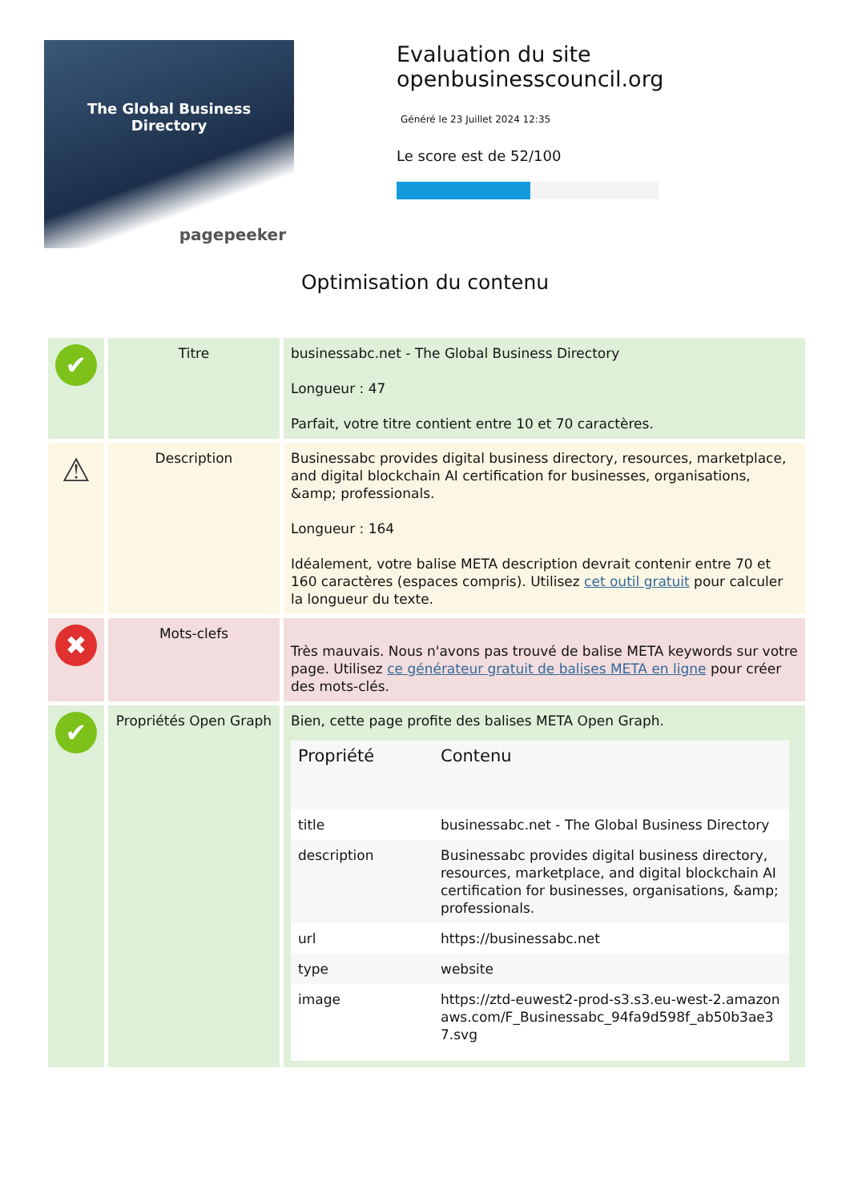The Global Business
Directory
pagepeeker
Evaluation du site openbusinesscouncil.org
Généré le 23 Juillet 2024 12:35
Le score est de 52/100
Optimisation du contenu
| ✔ | Titre | businessabc.net - The Global Business Directory Longueur : 47 Parfait, votre titre contient entre 10 et 70 caractères. |
| ⚠ | Description | Businessabc provides digital business directory, resources, marketplace, and digital blockchain AI certification for businesses, organisations, &amp; professionals. Longueur : 164 Idéalement, votre balise META description devrait contenir entre 70 et 160 caractères (espaces compris). Utilisez cet outil gratuit pour calculer la longueur du texte. |
| ✖ | Mots-clefs | Très mauvais. Nous n'avons pas trouvé de balise META keywords sur votre page. Utilisez ce générateur gratuit de balises META en ligne pour créer des mots-clés. |
| ✔ | Propriétés Open Graph | Bien, cette page profite des balises META Open Graph. / Propriété / Contenu / / --- / --- / / title / businessabc.net - The Global Business Directory / / description / Businessabc provides digital business directory, resources, marketplace, and digital blockchain AI certification for businesses, organisations, &amp; professionals. / / url / https://businessabc.net / / type / website / / image / https://ztd-euwest2-prod-s3.s3.eu-west-2.amazonaws.com/F_Businessabc_94fa9d598f_ab50b3ae37.svg / |